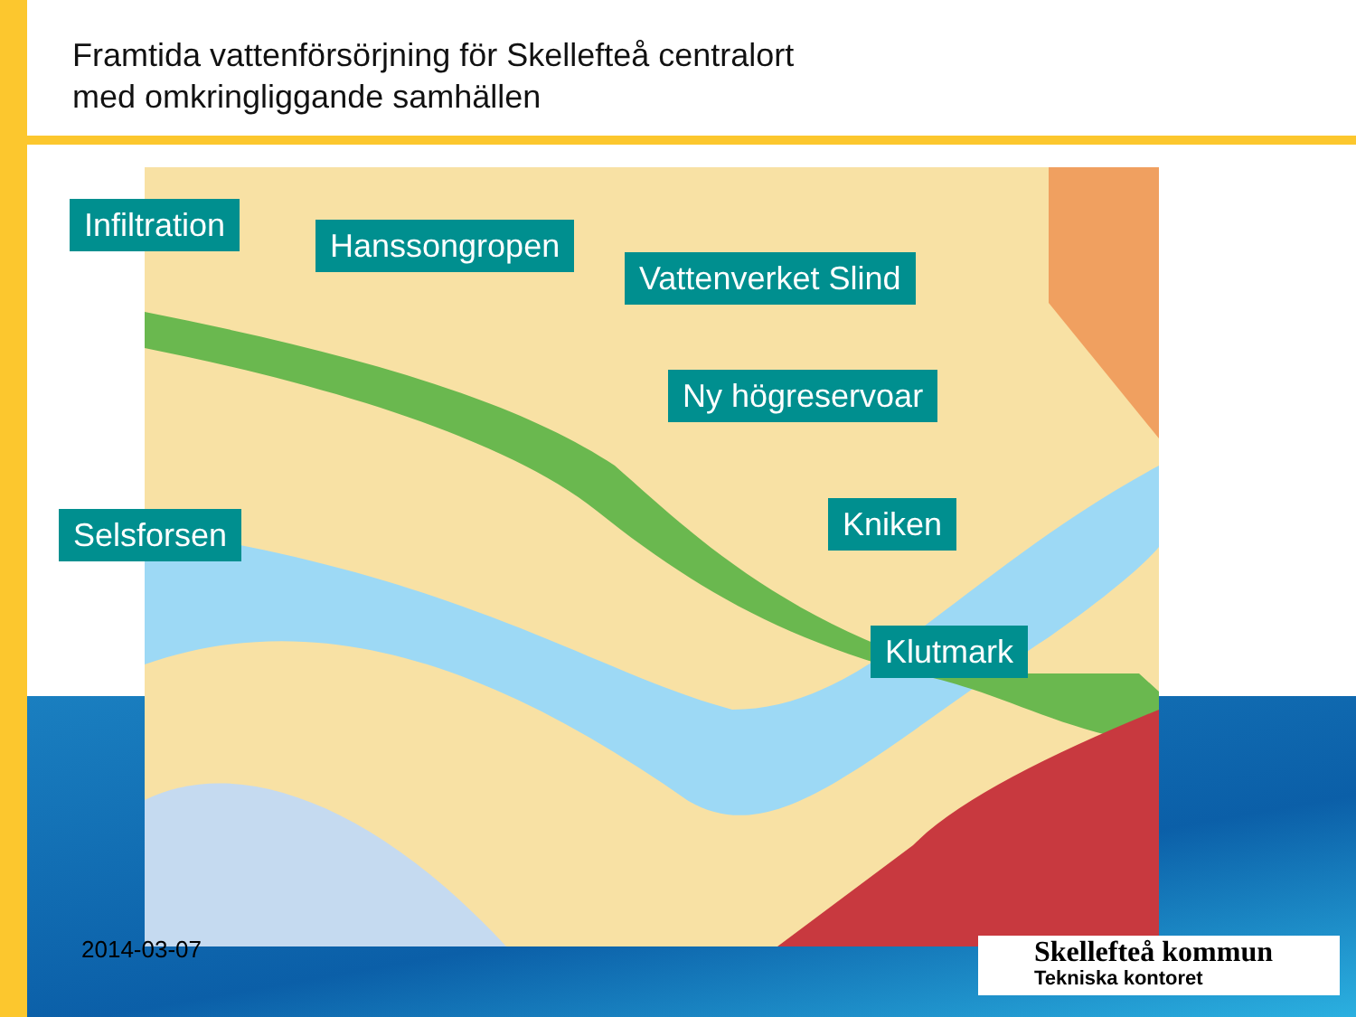Framtida vattenförsörjning för Skellefteå centralort
med omkringliggande samhällen
Infiltration
Hanssongropen
Vattenverket Slind
Ny högreservoar
Selsforsen Kniken
Klutmark
2014-03-07 Skellefteå kommun
Tekniska kontoret